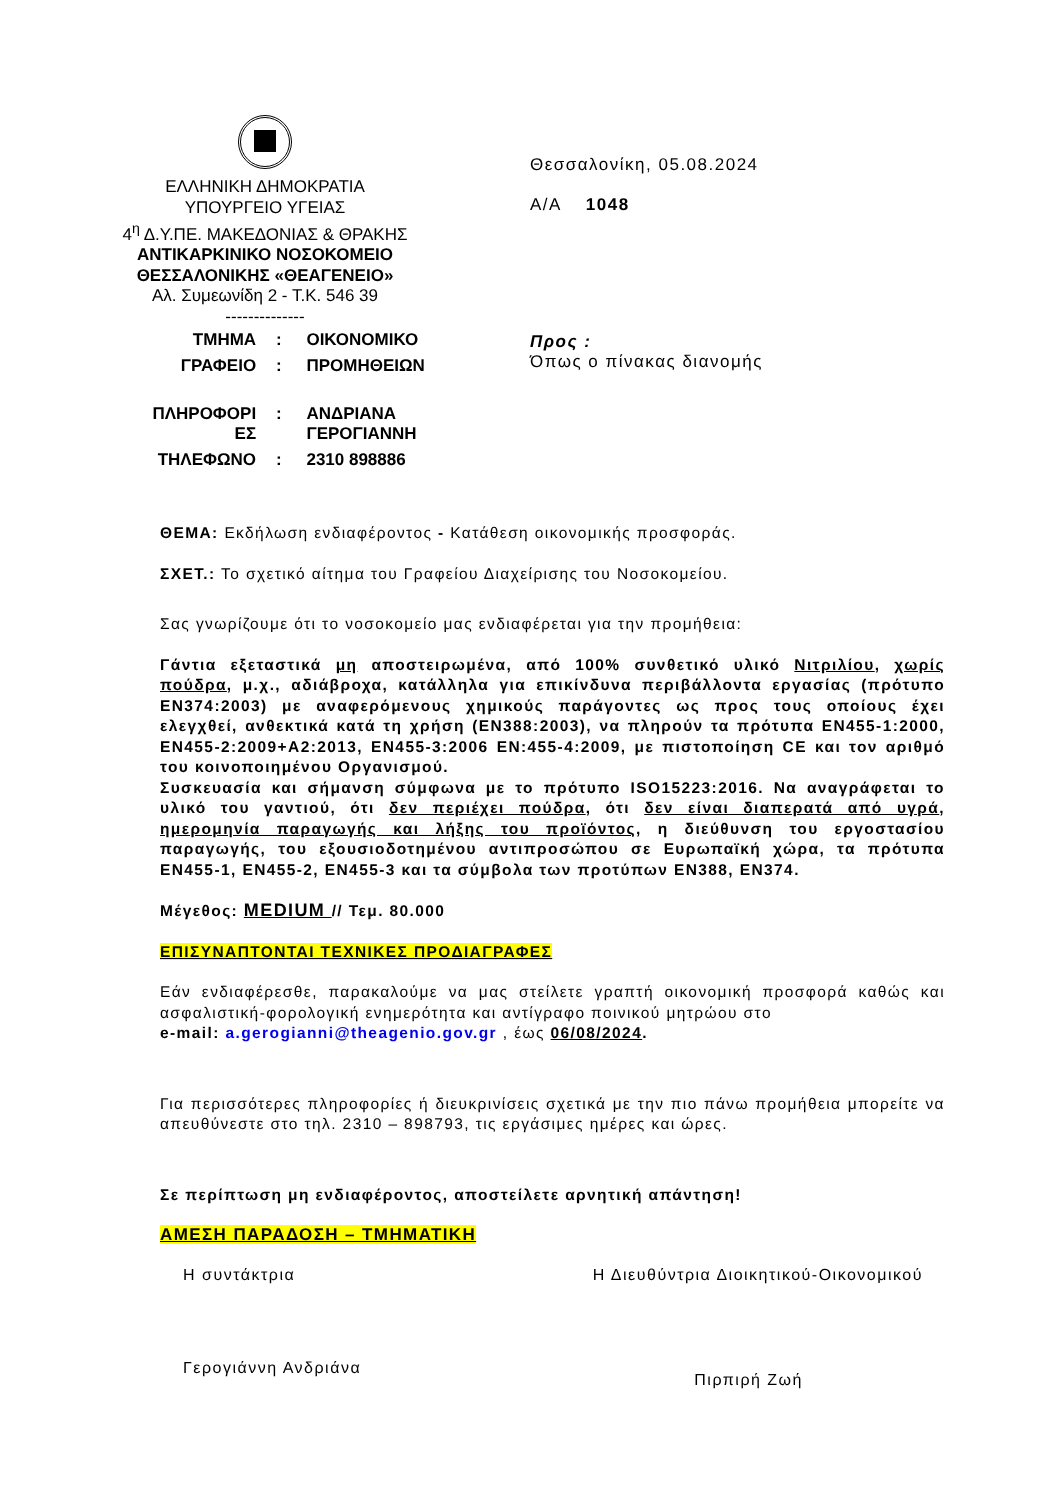ΕΛΛΗΝΙΚΗ ΔΗΜΟΚΡΑΤΙΑ
ΥΠΟΥΡΓΕΙΟ ΥΓΕΙΑΣ
4<sup>η</sup> Δ.Υ.ΠΕ. ΜΑΚΕΔΟΝΙΑΣ & ΘΡΑΚΗΣ
ΑΝΤΙΚΑΡΚΙΝΙΚΟ ΝΟΣΟΚΟΜΕΙΟ
ΘΕΣΣΑΛΟΝΙΚΗΣ «ΘΕΑΓΕΝΕΙΟ»
Αλ. Συμεωνίδη 2 - Τ.Κ. 546 39
--------------
Θεσσαλονίκη, 05.08.2024
Α/Α 1048
| ΤΜΗΜΑ | : | ΟΙΚΟΝΟΜΙΚΟ |
| ΓΡΑΦΕΙΟ | : | ΠΡΟΜΗΘΕΙΩΝ |
| ΠΛΗΡΟΦΟΡΙ ΕΣ | : | ΑΝΔΡΙΑΝΑ ΓΕΡΟΓΙΑΝΝΗ |
| ΤΗΛΕΦΩΝΟ | : | 2310 898886 |
Προς :
Όπως ο πίνακας διανομής
ΘΕΜΑ: Εκδήλωση ενδιαφέροντος - Κατάθεση οικονομικής προσφοράς.
ΣΧΕΤ.: Το σχετικό αίτημα του Γραφείου Διαχείρισης του Νοσοκομείου.
Σας γνωρίζουμε ότι το νοσοκομείο μας ενδιαφέρεται για την προμήθεια:
Γάντια εξεταστικά μη αποστειρωμένα, από 100% συνθετικό υλικό Νιτριλίου, χωρίς πούδρα, μ.χ., αδιάβροχα, κατάλληλα για επικίνδυνα περιβάλλοντα εργασίας (πρότυπο ΕΝ374:2003) με αναφερόμενους χημικούς παράγοντες ως προς τους οποίους έχει ελεγχθεί, ανθεκτικά κατά τη χρήση (ΕΝ388:2003), να πληρούν τα πρότυπα ΕΝ455-1:2000, ΕΝ455-2:2009+Α2:2013, ΕΝ455-3:2006 ΕΝ:455-4:2009, με πιστοποίηση CE και τον αριθμό του κοινοποιημένου Οργανισμού.
Συσκευασία και σήμανση σύμφωνα με το πρότυπο ISO15223:2016. Να αναγράφεται το υλικό του γαντιού, ότι δεν περιέχει πούδρα, ότι δεν είναι διαπερατά από υγρά, ημερομηνία παραγωγής και λήξης του προϊόντος, η διεύθυνση του εργοστασίου παραγωγής, του εξουσιοδοτημένου αντιπροσώπου σε Ευρωπαϊκή χώρα, τα πρότυπα ΕΝ455-1, ΕΝ455-2, ΕΝ455-3 και τα σύμβολα των προτύπων ΕΝ388, ΕΝ374.
Μέγεθος: MEDIUM // Τεμ. 80.000
ΕΠΙΣΥΝΑΠΤΟΝΤΑΙ ΤΕΧΝΙΚΕΣ ΠΡΟΔΙΑΓΡΑΦΕΣ
Εάν ενδιαφέρεσθε, παρακαλούμε να μας στείλετε γραπτή οικονομική προσφορά καθώς και ασφαλιστική-φορολογική ενημερότητα και αντίγραφο ποινικού μητρώου στο
e-mail: a.gerogianni@theagenio.gov.gr , έως 06/08/2024.
Για περισσότερες πληροφορίες ή διευκρινίσεις σχετικά με την πιο πάνω προμήθεια μπορείτε να απευθύνεστε στο τηλ. 2310 – 898793, τις εργάσιμες ημέρες και ώρες.
Σε περίπτωση μη ενδιαφέροντος, αποστείλετε αρνητική απάντηση!
ΑΜΕΣΗ ΠΑΡΑΔΟΣΗ – ΤΜΗΜΑΤΙΚΗ
Η συντάκτρια Η Διευθύντρια Διοικητικού-Οικονομικού
Γερογιάννη Ανδριάνα Πιρπιρή Ζωή